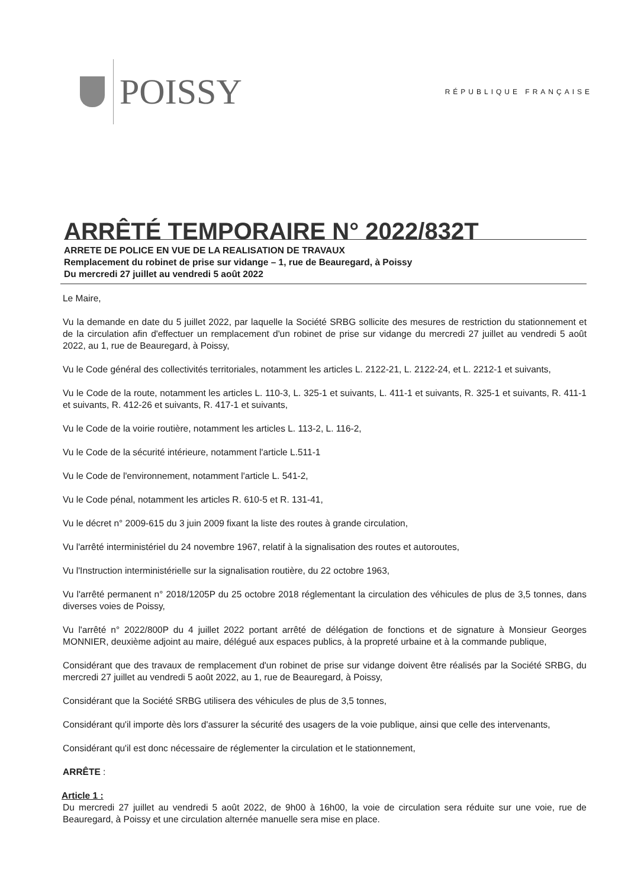POISSY
RÉPUBLIQUE FRANÇAISE
ARRÊTÉ TEMPORAIRE N° 2022/832T
ARRETE DE POLICE EN VUE DE LA REALISATION DE TRAVAUX
Remplacement du robinet de prise sur vidange – 1, rue de Beauregard, à Poissy
Du mercredi 27 juillet au vendredi 5 août 2022
Le Maire,
Vu la demande en date du 5 juillet 2022, par laquelle la Société SRBG sollicite des mesures de restriction du stationnement et de la circulation afin d'effectuer un remplacement d'un robinet de prise sur vidange du mercredi 27 juillet au vendredi 5 août 2022, au 1, rue de Beauregard, à Poissy,
Vu le Code général des collectivités territoriales, notamment les articles L. 2122-21, L. 2122-24, et L. 2212-1 et suivants,
Vu le Code de la route, notamment les articles L. 110-3, L. 325-1 et suivants, L. 411-1 et suivants, R. 325-1 et suivants, R. 411-1 et suivants, R. 412-26 et suivants, R. 417-1 et suivants,
Vu le Code de la voirie routière, notamment les articles L. 113-2, L. 116-2,
Vu le Code de la sécurité intérieure, notamment l'article L.511-1
Vu le Code de l'environnement, notamment l'article L. 541-2,
Vu le Code pénal, notamment les articles R. 610-5 et R. 131-41,
Vu le décret n° 2009-615 du 3 juin 2009 fixant la liste des routes à grande circulation,
Vu l'arrêté interministériel du 24 novembre 1967, relatif à la signalisation des routes et autoroutes,
Vu l'Instruction interministérielle sur la signalisation routière, du 22 octobre 1963,
Vu l'arrêté permanent n° 2018/1205P du 25 octobre 2018 réglementant la circulation des véhicules de plus de 3,5 tonnes, dans diverses voies de Poissy,
Vu l'arrêté n° 2022/800P du 4 juillet 2022 portant arrêté de délégation de fonctions et de signature à Monsieur Georges MONNIER, deuxième adjoint au maire, délégué aux espaces publics, à la propreté urbaine et à la commande publique,
Considérant que des travaux de remplacement d'un robinet de prise sur vidange doivent être réalisés par la Société SRBG, du mercredi 27 juillet au vendredi 5 août 2022, au 1, rue de Beauregard, à Poissy,
Considérant que la Société SRBG utilisera des véhicules de plus de 3,5 tonnes,
Considérant qu'il importe dès lors d'assurer la sécurité des usagers de la voie publique, ainsi que celle des intervenants,
Considérant qu'il est donc nécessaire de réglementer la circulation et le stationnement,
ARRÊTE :
Article 1 :
Du mercredi 27 juillet au vendredi 5 août 2022, de 9h00 à 16h00, la voie de circulation sera réduite sur une voie, rue de Beauregard, à Poissy et une circulation alternée manuelle sera mise en place.